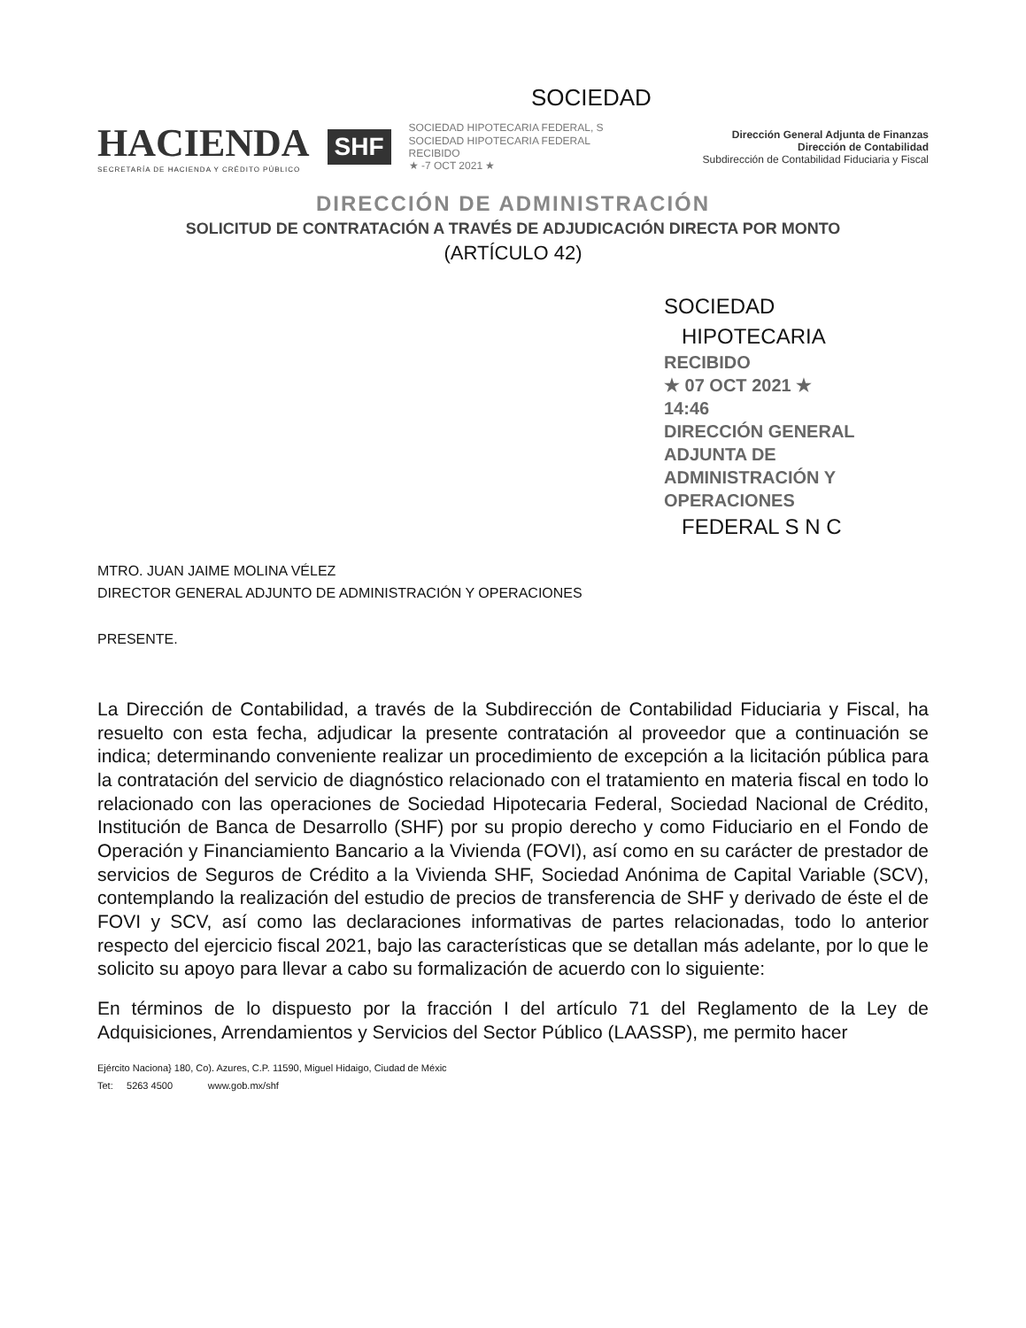SOCIEDAD
HACIENDA
SECRETARÍA DE HACIENDA Y CRÉDITO PÚBLICO
SHF
SOCIEDAD HIPOTECARIA FEDERAL, S
SOCIEDAD HIPOTECARIA FEDERAL
RECIBIDO
★ -7 OCT 2021 ★
Dirección General Adjunta de Finanzas
Dirección de Contabilidad
Subdirección de Contabilidad Fiduciaria y Fiscal
DIRECCIÓN DE ADMINISTRACIÓN
SOLICITUD DE CONTRATACIÓN A TRAVÉS DE ADJUDICACIÓN DIRECTA POR MONTO
(ARTÍCULO 42)
SOCIEDAD
HIPOTECARIA
RECIBIDO
★ 07 OCT 2021 ★
14:46
DIRECCIÓN GENERAL ADJUNTA DE
ADMINISTRACIÓN Y OPERACIONES
FEDERAL S N C
MTRO. JUAN JAIME MOLINA VÉLEZ
DIRECTOR GENERAL ADJUNTO DE ADMINISTRACIÓN Y OPERACIONES
PRESENTE.
La Dirección de Contabilidad, a través de la Subdirección de Contabilidad Fiduciaria y Fiscal, ha resuelto con esta fecha, adjudicar la presente contratación al proveedor que a continuación se indica; determinando conveniente realizar un procedimiento de excepción a la licitación pública para la contratación del servicio de diagnóstico relacionado con el tratamiento en materia fiscal en todo lo relacionado con las operaciones de Sociedad Hipotecaria Federal, Sociedad Nacional de Crédito, Institución de Banca de Desarrollo (SHF) por su propio derecho y como Fiduciario en el Fondo de Operación y Financiamiento Bancario a la Vivienda (FOVI), así como en su carácter de prestador de servicios de Seguros de Crédito a la Vivienda SHF, Sociedad Anónima de Capital Variable (SCV), contemplando la realización del estudio de precios de transferencia de SHF y derivado de éste el de FOVI y SCV, así como las declaraciones informativas de partes relacionadas, todo lo anterior respecto del ejercicio fiscal 2021, bajo las características que se detallan más adelante, por lo que le solicito su apoyo para llevar a cabo su formalización de acuerdo con lo siguiente:
En términos de lo dispuesto por la fracción I del artículo 71 del Reglamento de la Ley de Adquisiciones, Arrendamientos y Servicios del Sector Público (LAASSP), me permito hacer
Ejército Naciona} 180, Co). Azures, C.P. 11590, Miguel Hidaigo, Ciudad de Méxic
Tet: 5263 4500 www.gob.mx/shf